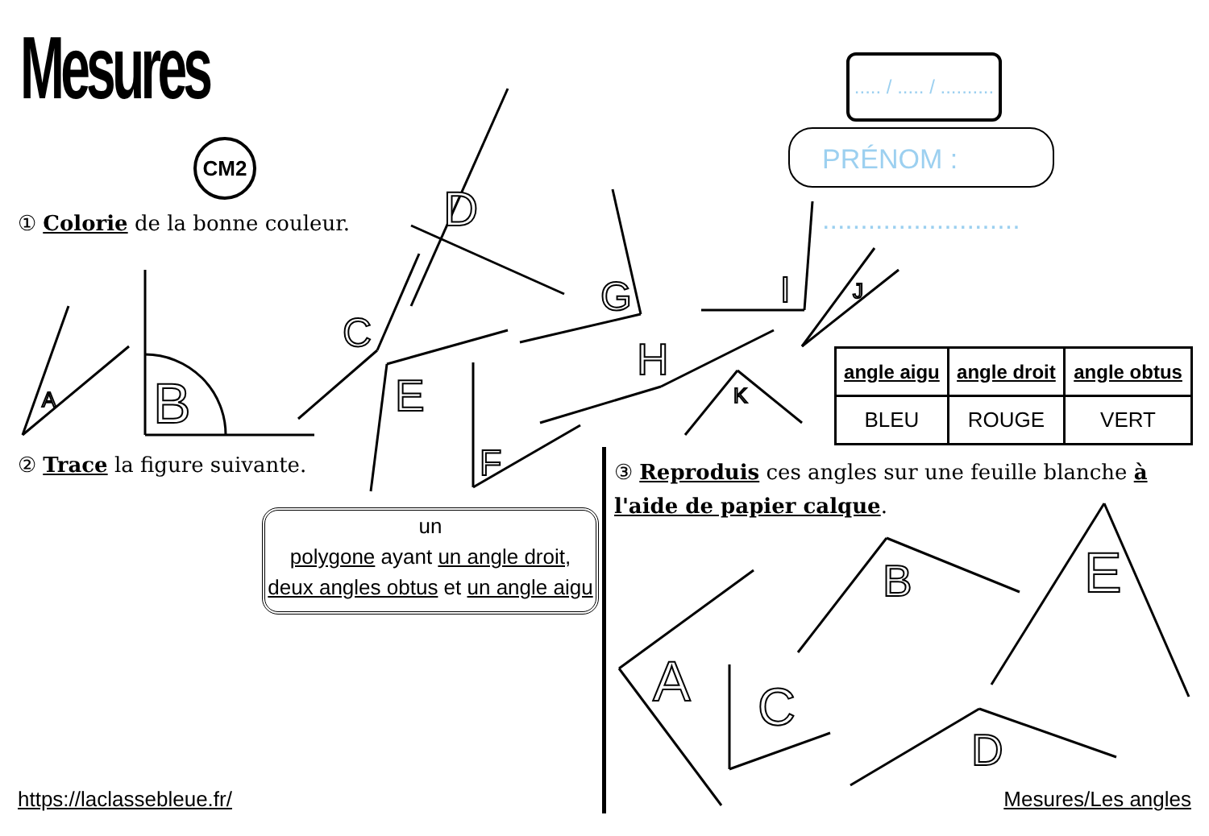A
B
C
D
E
F
G
H
I
J
K
A
B
C
D
E
Mesures
CM2
..... / ..... / ..........
PRÉNOM : ..........................
① Colorie de la bonne couleur.
② Trace la figure suivante.
③ Reproduis ces angles sur une feuille blanche à l'aide de papier calque.
| angle aigu | angle droit | angle obtus |
| --- | --- | --- |
| BLEU | ROUGE | VERT |
un
polygone ayant un angle droit,
deux angles obtus et un angle aigu
https://laclassebleue.fr/ Mesures/Les angles